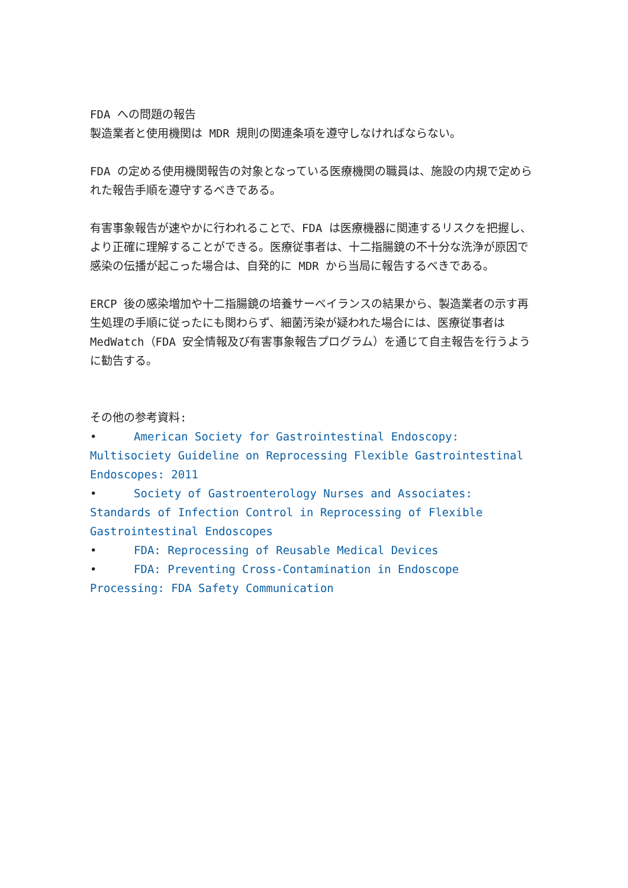FDA への問題の報告
製造業者と使用機関は MDR 規則の関連条項を遵守しなければならない。
FDA の定める使用機関報告の対象となっている医療機関の職員は、施設の内規で定められた報告手順を遵守するべきである。
有害事象報告が速やかに行われることで、FDA は医療機器に関連するリスクを把握し、より正確に理解することができる。医療従事者は、十二指腸鏡の不十分な洗浄が原因で感染の伝播が起こった場合は、自発的に MDR から当局に報告するべきである。
ERCP 後の感染増加や十二指腸鏡の培養サーベイランスの結果から、製造業者の示す再生処理の手順に従ったにも関わらず、細菌汚染が疑われた場合には、医療従事者は MedWatch（FDA 安全情報及び有害事象報告プログラム）を通じて自主報告を行うように勧告する。
その他の参考資料:
• American Society for Gastrointestinal Endoscopy: Multisociety Guideline on Reprocessing Flexible Gastrointestinal Endoscopes: 2011
• Society of Gastroenterology Nurses and Associates: Standards of Infection Control in Reprocessing of Flexible Gastrointestinal Endoscopes
• FDA: Reprocessing of Reusable Medical Devices
• FDA: Preventing Cross-Contamination in Endoscope Processing: FDA Safety Communication